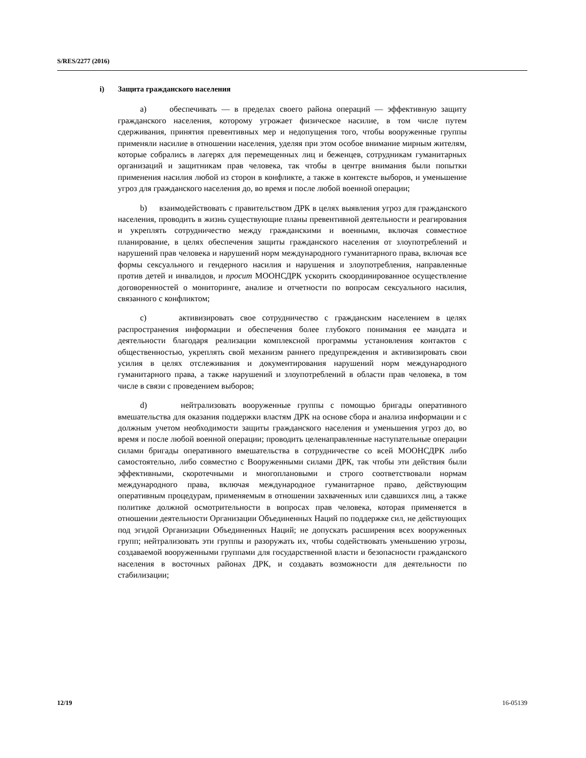S/RES/2277 (2016)
i) Защита гражданского населения
a) обеспечивать — в пределах своего района операций — эффективную защиту гражданского населения, которому угрожает физическое насилие, в том числе путем сдерживания, принятия превентивных мер и недопущения того, чтобы вооруженные группы применяли насилие в отношении населения, уделяя при этом особое внимание мирным жителям, которые собрались в лагерях для перемещенных лиц и беженцев, сотрудникам гуманитарных организаций и защитникам прав человека, так чтобы в центре внимания были попытки применения насилия любой из сторон в конфликте, а также в контексте выборов, и уменьшение угроз для гражданского населения до, во время и после любой военной операции;
b) взаимодействовать с правительством ДРК в целях выявления угроз для гражданского населения, проводить в жизнь существующие планы превентивной деятельности и реагирования и укреплять сотрудничество между гражданскими и военными, включая совместное планирование, в целях обеспечения защиты гражданского населения от злоупотреблений и нарушений прав человека и нарушений норм международного гуманитарного права, включая все формы сексуального и гендерного насилия и нарушения и злоупотребления, направленные против детей и инвалидов, и просит МООНСДРК ускорить скоординированное осуществление договоренностей о мониторинге, анализе и отчетности по вопросам сексуального насилия, связанного с конфликтом;
c) активизировать свое сотрудничество с гражданским населением в целях распространения информации и обеспечения более глубокого понимания ее мандата и деятельности благодаря реализации комплексной программы установления контактов с общественностью, укреплять свой механизм раннего предупреждения и активизировать свои усилия в целях отслеживания и документирования нарушений норм международного гуманитарного права, а также нарушений и злоупотреблений в области прав человека, в том числе в связи с проведением выборов;
d) нейтрализовать вооруженные группы с помощью бригады оперативного вмешательства для оказания поддержки властям ДРК на основе сбора и анализа информации и с должным учетом необходимости защиты гражданского населения и уменьшения угроз до, во время и после любой военной операции; проводить целенаправленные наступательные операции силами бригады оперативного вмешательства в сотрудничестве со всей МООНСДРК либо самостоятельно, либо совместно с Вооруженными силами ДРК, так чтобы эти действия были эффективными, скоротечными и многоплановыми и строго соответствовали нормам международного права, включая международное гуманитарное право, действующим оперативным процедурам, применяемым в отношении захваченных или сдавшихся лиц, а также политике должной осмотрительности в вопросах прав человека, которая применяется в отношении деятельности Организации Объединенных Наций по поддержке сил, не действующих под эгидой Организации Объединенных Наций; не допускать расширения всех вооруженных групп; нейтрализовать эти группы и разоружать их, чтобы содействовать уменьшению угрозы, создаваемой вооруженными группами для государственной власти и безопасности гражданского населения в восточных районах ДРК, и создавать возможности для деятельности по стабилизации;
12/19 16-05139